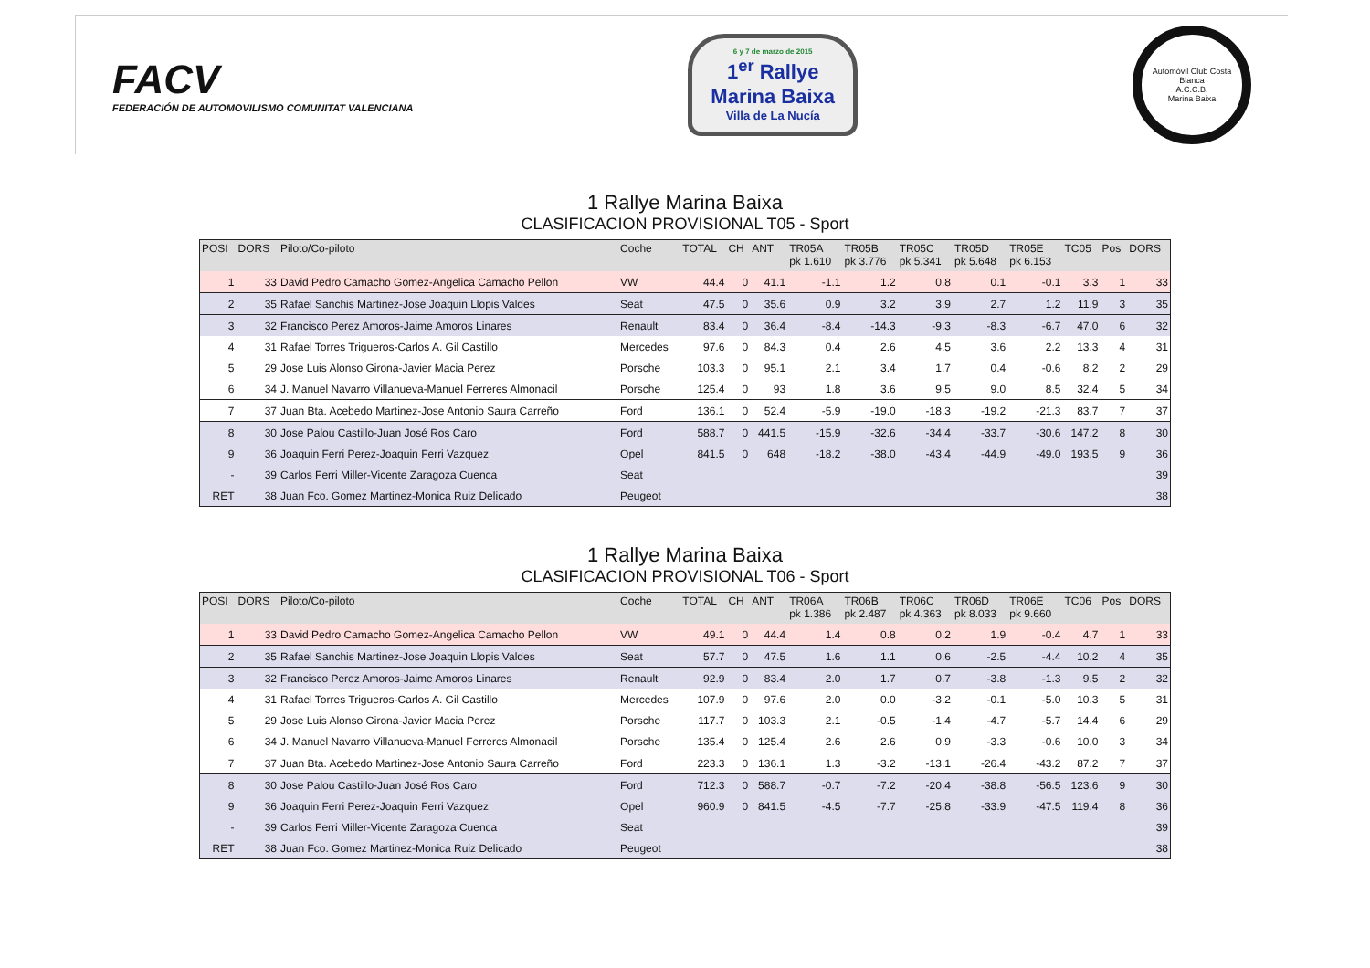FACV
FEDERACIÓN DE AUTOMOVILISMO COMUNITAT VALENCIANA
6 y 7 de marzo de 2015
1<sup>er</sup> Rallye
Marina Baixa
Villa de La Nucía
Automóvil Club Costa Blanca
A.C.C.B.
Marina Baixa
1 Rallye Marina Baixa
CLASIFICACION PROVISIONAL T05 - Sport
| POSI | DORS | Piloto/Co-piloto | Coche | TOTAL | CH | ANT | TR05A pk 1.610 | TR05B pk 3.776 | TR05C pk 5.341 | TR05D pk 5.648 | TR05E pk 6.153 | TC05 | Pos | DORS |
| --- | --- | --- | --- | --- | --- | --- | --- | --- | --- | --- | --- | --- | --- | --- |
| 1 | 33 | David Pedro Camacho Gomez-Angelica Camacho Pellon | VW | 44.4 | 0 | 41.1 | -1.1 | 1.2 | 0.8 | 0.1 | -0.1 | 3.3 | 1 | 33 |
| 2 | 35 | Rafael Sanchis Martinez-Jose Joaquin Llopis Valdes | Seat | 47.5 | 0 | 35.6 | 0.9 | 3.2 | 3.9 | 2.7 | 1.2 | 11.9 | 3 | 35 |
| 3 | 32 | Francisco Perez Amoros-Jaime Amoros Linares | Renault | 83.4 | 0 | 36.4 | -8.4 | -14.3 | -9.3 | -8.3 | -6.7 | 47.0 | 6 | 32 |
| 4 | 31 | Rafael Torres Trigueros-Carlos A. Gil Castillo | Mercedes | 97.6 | 0 | 84.3 | 0.4 | 2.6 | 4.5 | 3.6 | 2.2 | 13.3 | 4 | 31 |
| 5 | 29 | Jose Luis Alonso Girona-Javier Macia Perez | Porsche | 103.3 | 0 | 95.1 | 2.1 | 3.4 | 1.7 | 0.4 | -0.6 | 8.2 | 2 | 29 |
| 6 | 34 | J. Manuel Navarro Villanueva-Manuel Ferreres Almonacil | Porsche | 125.4 | 0 | 93 | 1.8 | 3.6 | 9.5 | 9.0 | 8.5 | 32.4 | 5 | 34 |
| 7 | 37 | Juan Bta. Acebedo Martinez-Jose Antonio Saura Carreño | Ford | 136.1 | 0 | 52.4 | -5.9 | -19.0 | -18.3 | -19.2 | -21.3 | 83.7 | 7 | 37 |
| 8 | 30 | Jose Palou Castillo-Juan José Ros Caro | Ford | 588.7 | 0 | 441.5 | -15.9 | -32.6 | -34.4 | -33.7 | -30.6 | 147.2 | 8 | 30 |
| 9 | 36 | Joaquin Ferri Perez-Joaquin Ferri Vazquez | Opel | 841.5 | 0 | 648 | -18.2 | -38.0 | -43.4 | -44.9 | -49.0 | 193.5 | 9 | 36 |
| - | 39 | Carlos Ferri Miller-Vicente Zaragoza Cuenca | Seat | | | | | | | | | | | 39 |
| RET | 38 | Juan Fco. Gomez Martinez-Monica Ruiz Delicado | Peugeot | | | | | | | | | | | 38 |
1 Rallye Marina Baixa
CLASIFICACION PROVISIONAL T06 - Sport
| POSI | DORS | Piloto/Co-piloto | Coche | TOTAL | CH | ANT | TR06A pk 1.386 | TR06B pk 2.487 | TR06C pk 4.363 | TR06D pk 8.033 | TR06E pk 9.660 | TC06 | Pos | DORS |
| --- | --- | --- | --- | --- | --- | --- | --- | --- | --- | --- | --- | --- | --- | --- |
| 1 | 33 | David Pedro Camacho Gomez-Angelica Camacho Pellon | VW | 49.1 | 0 | 44.4 | 1.4 | 0.8 | 0.2 | 1.9 | -0.4 | 4.7 | 1 | 33 |
| 2 | 35 | Rafael Sanchis Martinez-Jose Joaquin Llopis Valdes | Seat | 57.7 | 0 | 47.5 | 1.6 | 1.1 | 0.6 | -2.5 | -4.4 | 10.2 | 4 | 35 |
| 3 | 32 | Francisco Perez Amoros-Jaime Amoros Linares | Renault | 92.9 | 0 | 83.4 | 2.0 | 1.7 | 0.7 | -3.8 | -1.3 | 9.5 | 2 | 32 |
| 4 | 31 | Rafael Torres Trigueros-Carlos A. Gil Castillo | Mercedes | 107.9 | 0 | 97.6 | 2.0 | 0.0 | -3.2 | -0.1 | -5.0 | 10.3 | 5 | 31 |
| 5 | 29 | Jose Luis Alonso Girona-Javier Macia Perez | Porsche | 117.7 | 0 | 103.3 | 2.1 | -0.5 | -1.4 | -4.7 | -5.7 | 14.4 | 6 | 29 |
| 6 | 34 | J. Manuel Navarro Villanueva-Manuel Ferreres Almonacil | Porsche | 135.4 | 0 | 125.4 | 2.6 | 2.6 | 0.9 | -3.3 | -0.6 | 10.0 | 3 | 34 |
| 7 | 37 | Juan Bta. Acebedo Martinez-Jose Antonio Saura Carreño | Ford | 223.3 | 0 | 136.1 | 1.3 | -3.2 | -13.1 | -26.4 | -43.2 | 87.2 | 7 | 37 |
| 8 | 30 | Jose Palou Castillo-Juan José Ros Caro | Ford | 712.3 | 0 | 588.7 | -0.7 | -7.2 | -20.4 | -38.8 | -56.5 | 123.6 | 9 | 30 |
| 9 | 36 | Joaquin Ferri Perez-Joaquin Ferri Vazquez | Opel | 960.9 | 0 | 841.5 | -4.5 | -7.7 | -25.8 | -33.9 | -47.5 | 119.4 | 8 | 36 |
| - | 39 | Carlos Ferri Miller-Vicente Zaragoza Cuenca | Seat | | | | | | | | | | | 39 |
| RET | 38 | Juan Fco. Gomez Martinez-Monica Ruiz Delicado | Peugeot | | | | | | | | | | | 38 |